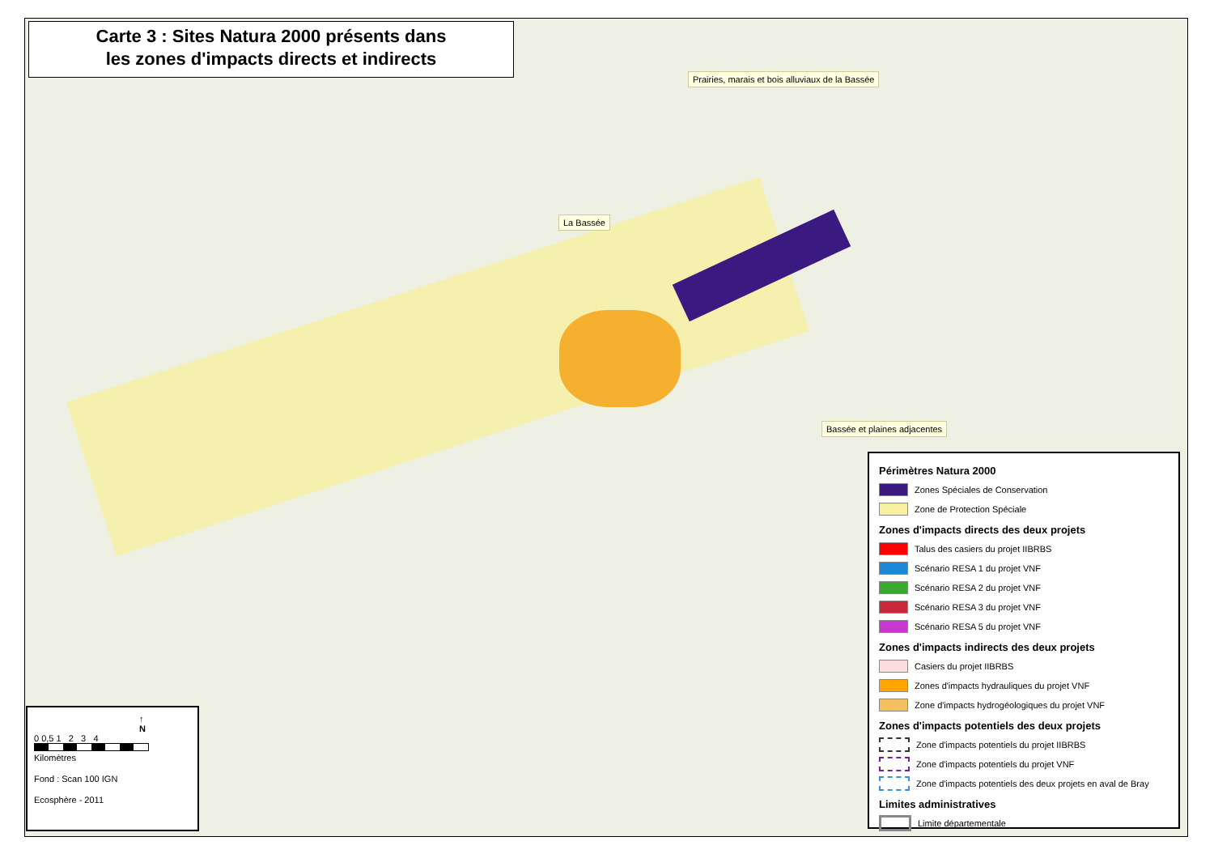Carte 3 : Sites Natura 2000 présents dans
les zones d'impacts directs et indirects
Prairies, marais et bois alluviaux de la Bassée
La Bassée
Bassée et plaines adjacentes
Périmètres Natura 2000
Zones Spéciales de Conservation
Zone de Protection Spéciale
Zones d'impacts directs des deux projets
Talus des casiers du projet IIBRBS
Scénario RESA 1 du projet VNF
Scénario RESA 2 du projet VNF
Scénario RESA 3 du projet VNF
Scénario RESA 5 du projet VNF
Zones d'impacts indirects des deux projets
Casiers du projet IIBRBS
Zones d'impacts hydrauliques du projet VNF
Zone d'impacts hydrogéologiques du projet VNF
Zones d'impacts potentiels des deux projets
Zone d'impacts potentiels du projet IIBRBS
Zone d'impacts potentiels du projet VNF
Zone d'impacts potentiels des deux projets en aval de Bray
Limites administratives
Limite départementale
↑
N
0 0,5 1 2 3 4
Kilomètres
Fond : Scan 100 IGN
Ecosphère - 2011